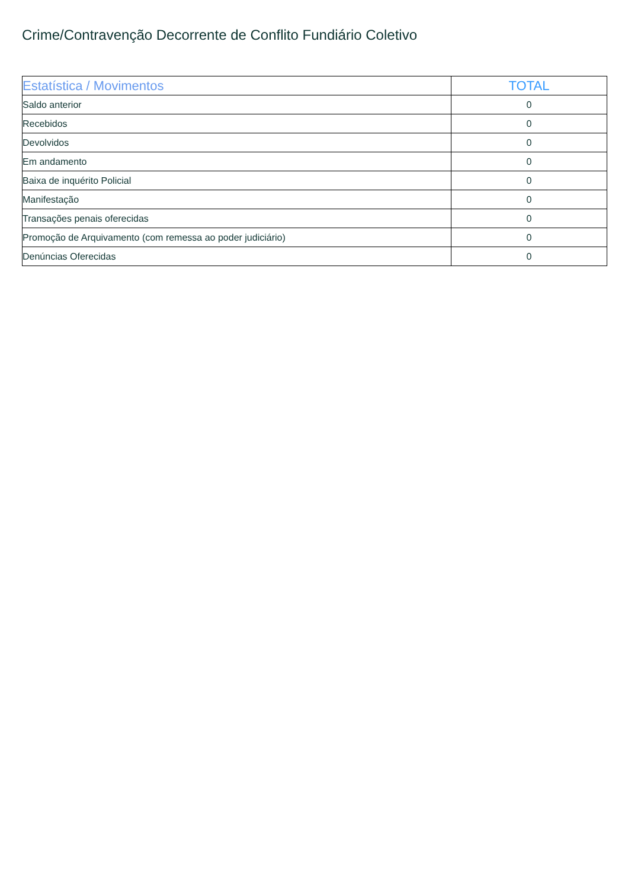Crime/Contravenção Decorrente de Conflito Fundiário Coletivo
| Estatística / Movimentos | TOTAL |
| --- | --- |
| Saldo anterior | 0 |
| Recebidos | 0 |
| Devolvidos | 0 |
| Em andamento | 0 |
| Baixa de inquérito Policial | 0 |
| Manifestação | 0 |
| Transações penais oferecidas | 0 |
| Promoção de Arquivamento (com remessa ao poder judiciário) | 0 |
| Denúncias Oferecidas | 0 |